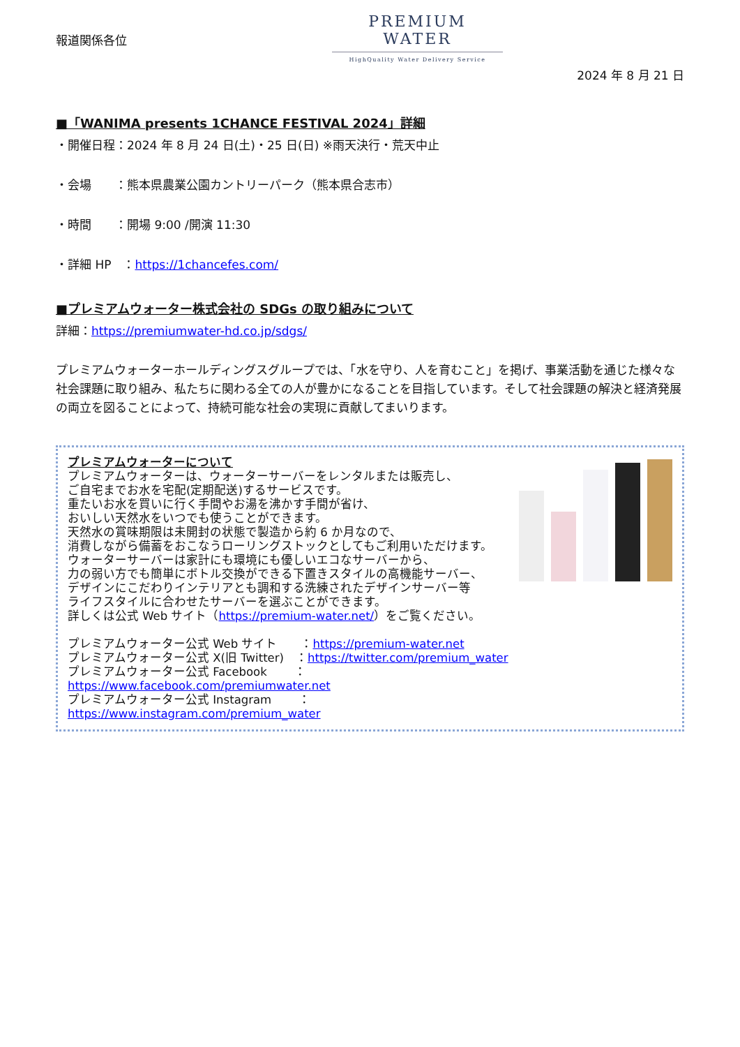報道関係各位
PREMIUM WATER
HighQuality Water Delivery Service
2024 年 8 月 21 日
■「WANIMA presents 1CHANCE FESTIVAL 2024」詳細
・開催日程：2024 年 8 月 24 日(土)・25 日(日) ※雨天決行・荒天中止
・会場　　：熊本県農業公園カントリーパーク（熊本県合志市）
・時間　　：開場 9:00 /開演 11:30
・詳細 HP　：https://1chancefes.com/
■プレミアムウォーター株式会社の SDGs の取り組みについて
詳細：https://premiumwater-hd.co.jp/sdgs/
プレミアムウォーターホールディングスグループでは、「水を守り、人を育むこと」を掲げ、事業活動を通じた様々な社会課題に取り組み、私たちに関わる全ての人が豊かになることを目指しています。そして社会課題の解決と経済発展の両立を図ることによって、持続可能な社会の実現に貢献してまいります。
プレミアムウォーターについて
プレミアムウォーターは、ウォーターサーバーをレンタルまたは販売し、
ご自宅までお水を宅配(定期配送)するサービスです。
重たいお水を買いに行く手間やお湯を沸かす手間が省け、
おいしい天然水をいつでも使うことができます。
天然水の賞味期限は未開封の状態で製造から約 6 か月なので、
消費しながら備蓄をおこなうローリングストックとしてもご利用いただけます。
ウォーターサーバーは家計にも環境にも優しいエコなサーバーから、
力の弱い方でも簡単にボトル交換ができる下置きスタイルの高機能サーバー、
デザインにこだわりインテリアとも調和する洗練されたデザインサーバー等
ライフスタイルに合わせたサーバーを選ぶことができます。
詳しくは公式 Web サイト（https://premium-water.net/）をご覧ください。
プレミアムウォーター公式 Web サイト　　：https://premium-water.net
プレミアムウォーター公式 X(旧 Twitter)　：https://twitter.com/premium_water
プレミアムウォーター公式 Facebook　　 ：https://www.facebook.com/premiumwater.net
プレミアムウォーター公式 Instagram　 　：https://www.instagram.com/premium_water